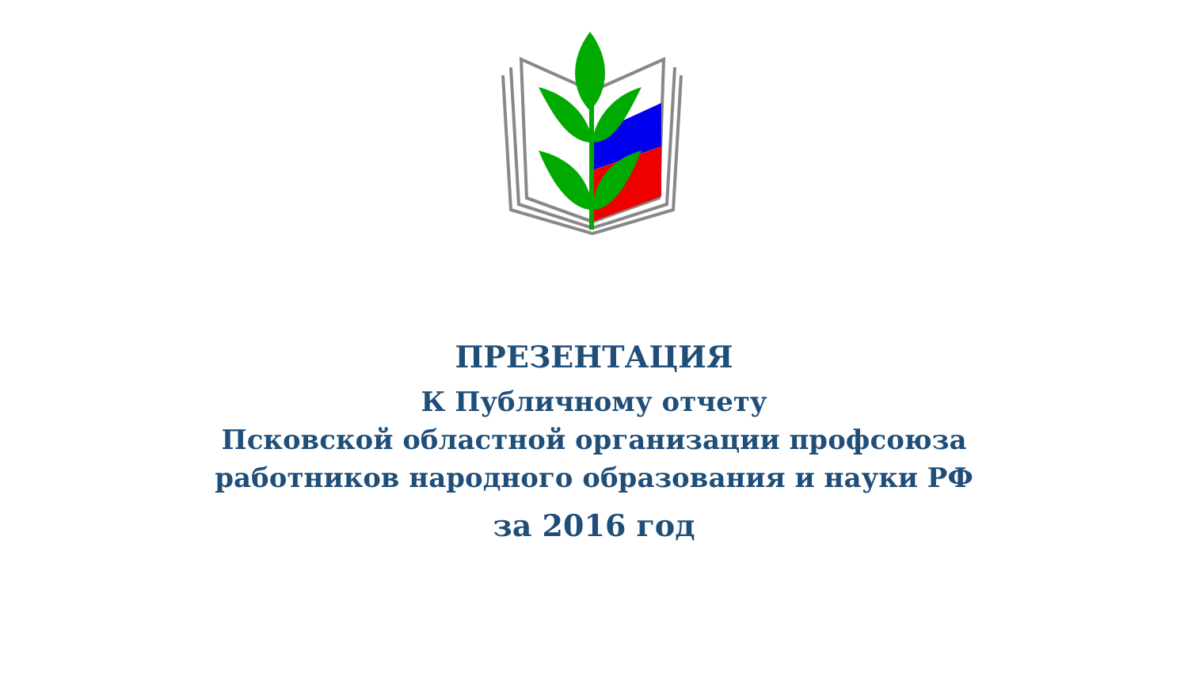ПРЕЗЕНТАЦИЯ
К Публичному отчету
Псковской областной организации профсоюза
работников народного образования и науки РФ
за 2016 год